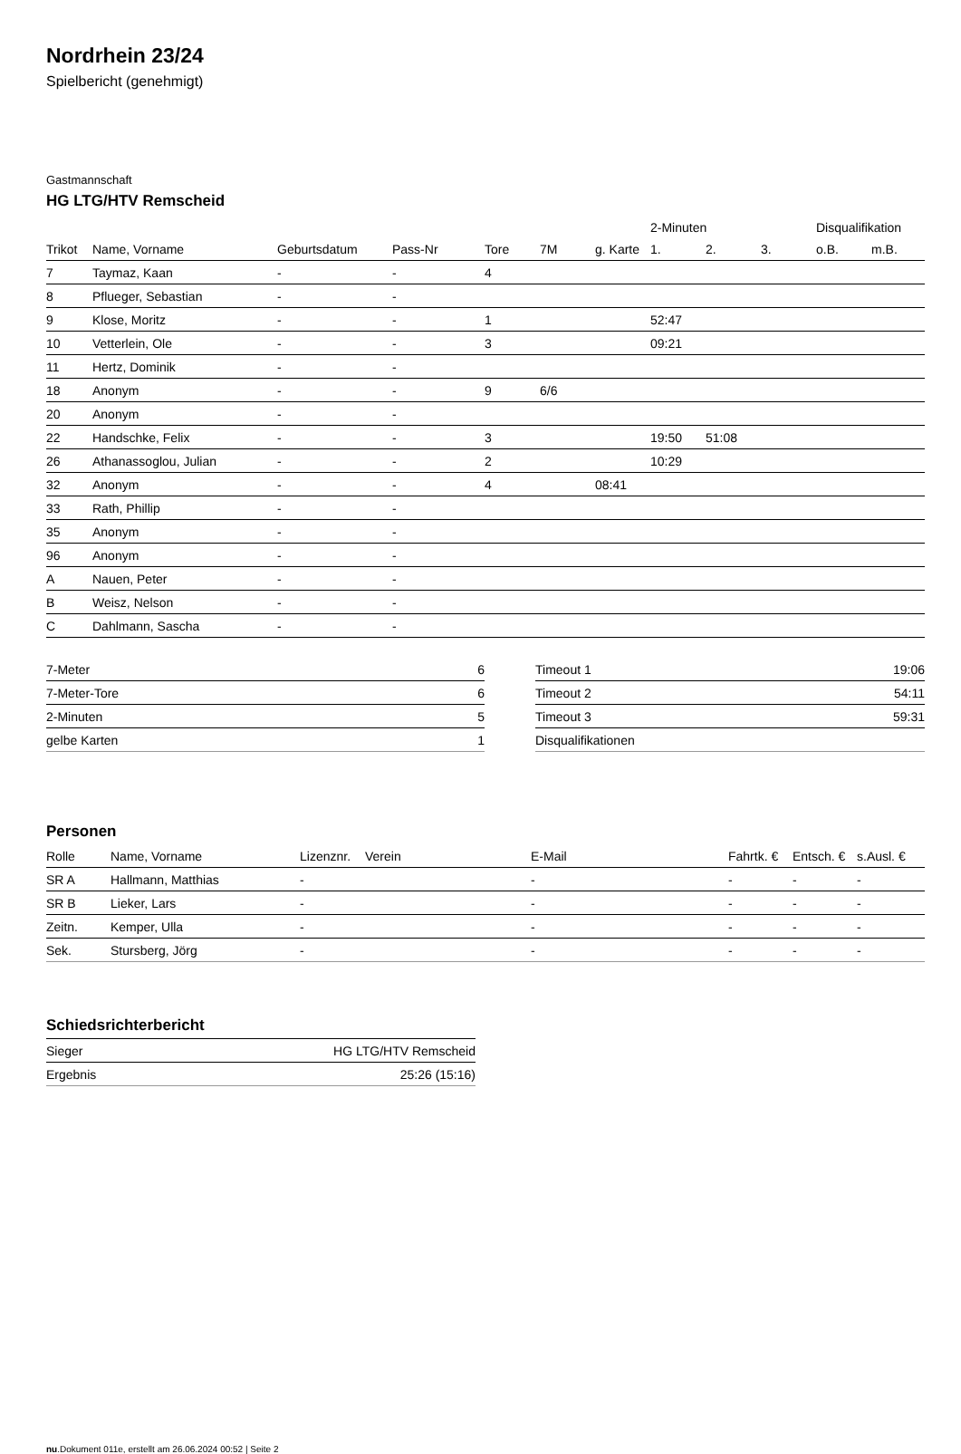Nordrhein 23/24
Spielbericht (genehmigt)
Gastmannschaft
HG LTG/HTV Remscheid
| | | | | | | | 2-Minuten | | | Disqualifikation | |
| --- | --- | --- | --- | --- | --- | --- | --- | --- | --- | --- | --- |
| Trikot | Name, Vorname | Geburtsdatum | Pass-Nr | Tore | 7M | g. Karte | 1. | 2. | 3. | o.B. | m.B. |
| 7 | Taymaz, Kaan | - | - | 4 | | | | | | | |
| 8 | Pflueger, Sebastian | - | - | | | | | | | | |
| 9 | Klose, Moritz | - | - | 1 | | | 52:47 | | | | |
| 10 | Vetterlein, Ole | - | - | 3 | | | 09:21 | | | | |
| 11 | Hertz, Dominik | - | - | | | | | | | | |
| 18 | Anonym | - | - | 9 | 6/6 | | | | | | |
| 20 | Anonym | - | - | | | | | | | | |
| 22 | Handschke, Felix | - | - | 3 | | | 19:50 | 51:08 | | | |
| 26 | Athanassoglou, Julian | - | - | 2 | | | 10:29 | | | | |
| 32 | Anonym | - | - | 4 | | 08:41 | | | | | |
| 33 | Rath, Phillip | - | - | | | | | | | | |
| 35 | Anonym | - | - | | | | | | | | |
| 96 | Anonym | - | - | | | | | | | | |
| A | Nauen, Peter | - | - | | | | | | | | |
| B | Weisz, Nelson | - | - | | | | | | | | |
| C | Dahlmann, Sascha | - | - | | | | | | | | |
| 7-Meter | 6 |
| 7-Meter-Tore | 6 |
| 2-Minuten | 5 |
| gelbe Karten | 1 |
| Timeout 1 | 19:06 |
| Timeout 2 | 54:11 |
| Timeout 3 | 59:31 |
| Disqualifikationen | |
Personen
| Rolle | Name, Vorname | Lizenznr. | Verein | E-Mail | Fahrtk. € | Entsch. € | s.Ausl. € |
| --- | --- | --- | --- | --- | --- | --- | --- |
| SR A | Hallmann, Matthias | - | | - | - | - | - |
| SR B | Lieker, Lars | - | | - | - | - | - |
| Zeitn. | Kemper, Ulla | - | | - | - | - | - |
| Sek. | Stursberg, Jörg | - | | - | - | - | - |
Schiedsrichterbericht
| Sieger | HG LTG/HTV Remscheid |
| Ergebnis | 25:26 (15:16) |
nu.Dokument 011e, erstellt am 26.06.2024 00:52 | Seite 2